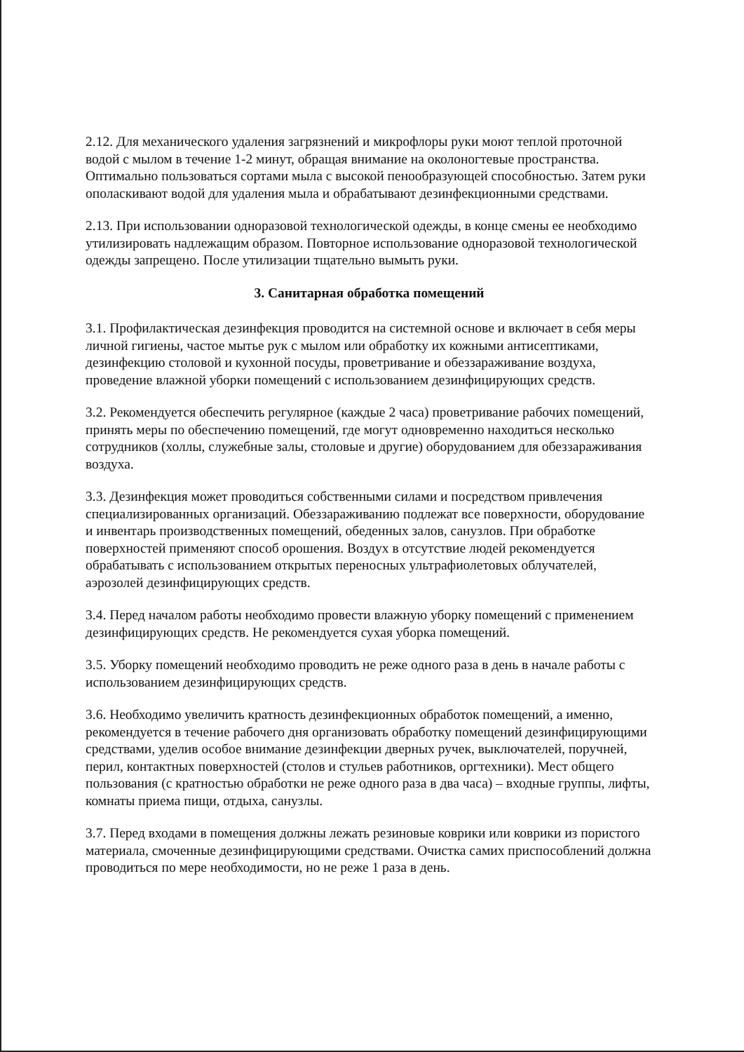2.12. Для механического удаления загрязнений и микрофлоры руки моют теплой проточной водой с мылом в течение 1-2 минут, обращая внимание на околоногтевые пространства. Оптимально пользоваться сортами мыла с высокой пенообразующей способностью. Затем руки ополаскивают водой для удаления мыла и обрабатывают дезинфекционными средствами.
2.13. При использовании одноразовой технологической одежды, в конце смены ее необходимо утилизировать надлежащим образом. Повторное использование одноразовой технологической одежды запрещено. После утилизации тщательно вымыть руки.
3. Санитарная обработка помещений
3.1. Профилактическая дезинфекция проводится на системной основе и включает в себя меры личной гигиены, частое мытье рук с мылом или обработку их кожными антисептиками, дезинфекцию столовой и кухонной посуды, проветривание и обеззараживание воздуха, проведение влажной уборки помещений с использованием дезинфицирующих средств.
3.2. Рекомендуется обеспечить регулярное (каждые 2 часа) проветривание рабочих помещений, принять меры по обеспечению помещений, где могут одновременно находиться несколько сотрудников (холлы, служебные залы, столовые и другие) оборудованием для обеззараживания воздуха.
3.3. Дезинфекция может проводиться собственными силами и посредством привлечения специализированных организаций. Обеззараживанию подлежат все поверхности, оборудование и инвентарь производственных помещений, обеденных залов, санузлов. При обработке поверхностей применяют способ орошения. Воздух в отсутствие людей рекомендуется обрабатывать с использованием открытых переносных ультрафиолетовых облучателей, аэрозолей дезинфицирующих средств.
3.4. Перед началом работы необходимо провести влажную уборку помещений с применением дезинфицирующих средств. Не рекомендуется сухая уборка помещений.
3.5. Уборку помещений необходимо проводить не реже одного раза в день в начале работы с использованием дезинфицирующих средств.
3.6. Необходимо увеличить кратность дезинфекционных обработок помещений, а именно, рекомендуется в течение рабочего дня организовать обработку помещений дезинфицирующими средствами, уделив особое внимание дезинфекции дверных ручек, выключателей, поручней, перил, контактных поверхностей (столов и стульев работников, оргтехники). Мест общего пользования (с кратностью обработки не реже одного раза в два часа) – входные группы, лифты, комнаты приема пищи, отдыха, санузлы.
3.7. Перед входами в помещения должны лежать резиновые коврики или коврики из пористого материала, смоченные дезинфицирующими средствами. Очистка самих приспособлений должна проводиться по мере необходимости, но не реже 1 раза в день.